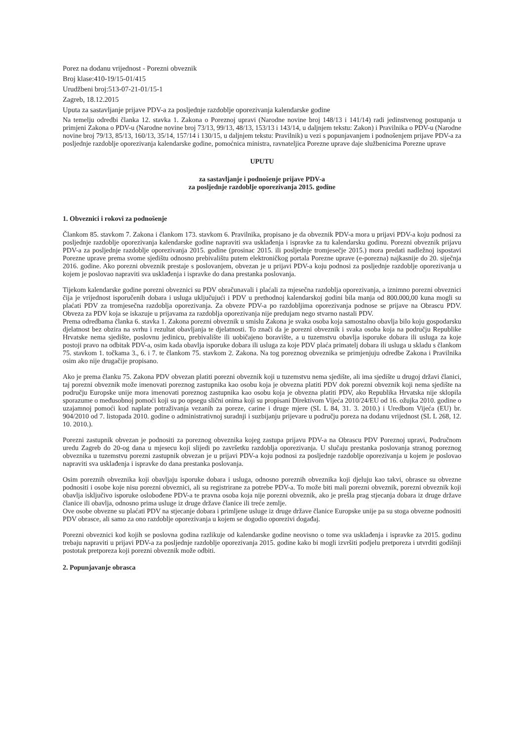Porez na dodanu vrijednost - Porezni obveznik
Broj klase:410-19/15-01/415
Urudžbeni broj:513-07-21-01/15-1
Zagreb, 18.12.2015
Uputa za sastavljanje prijave PDV-a za posljednje razdoblje oporezivanja kalendarske godine
Na temelju odredbi članka 12. stavka 1. Zakona o Poreznoj upravi (Narodne novine broj 148/13 i 141/14) radi jedinstvenog postupanja u primjeni Zakona o PDV-u (Narodne novine broj 73/13, 99/13, 48/13, 153/13 i 143/14, u daljnjem tekstu: Zakon) i Pravilnika o PDV-u (Narodne novine broj 79/13, 85/13, 160/13, 35/14, 157/14 i 130/15, u daljnjem tekstu: Pravilnik) u vezi s popunjavanjem i podnošenjem prijave PDV-a za posljednje razdoblje oporezivanja kalendarske godine, pomoćnica ministra, ravnateljica Porezne uprave daje službenicima Porezne uprave
UPUTU
za sastavljanje i podnošenje prijave PDV-a
za posljednje razdoblje oporezivanja 2015. godine
1. Obveznici i rokovi za podnošenje
Člankom 85. stavkom 7. Zakona i člankom 173. stavkom 6. Pravilnika, propisano je da obveznik PDV-a mora u prijavi PDV-a koju podnosi za posljednje razdoblje oporezivanja kalendarske godine napraviti sva usklađenja i ispravke za tu kalendarsku godinu. Porezni obveznik prijavu PDV-a za posljednje razdoblje oporezivanja 2015. godine (prosinac 2015. ili posljednje tromjesečje 2015.) mora predati nadležnoj ispostavi Porezne uprave prema svome sjedištu odnosno prebivalištu putem elektroničkog portala Porezne uprave (e-porezna) najkasnije do 20. siječnja 2016. godine. Ako porezni obveznik prestaje s poslovanjem, obvezan je u prijavi PDV-a koju podnosi za posljednje razdoblje oporezivanja u kojem je poslovao napraviti sva usklađenja i ispravke do dana prestanka poslovanja.
Tijekom kalendarske godine porezni obveznici su PDV obračunavali i plaćali za mjesečna razdoblja oporezivanja, a iznimno porezni obveznici čija je vrijednost isporučenih dobara i usluga uključujući i PDV u prethodnoj kalendarskoj godini bila manja od 800.000,00 kuna mogli su plaćati PDV za tromjesečna razdoblja oporezivanja. Za obveze PDV-a po razdobljima oporezivanja podnose se prijave na Obrascu PDV. Obveza za PDV koja se iskazuje u prijavama za razdoblja oporezivanja nije predujam nego stvarno nastali PDV.
Prema odredbama članka 6. stavka 1. Zakona porezni obveznik u smislu Zakona je svaka osoba koja samostalno obavlja bilo koju gospodarsku djelatnost bez obzira na svrhu i rezultat obavljanja te djelatnosti. To znači da je porezni obveznik i svaka osoba koja na području Republike Hrvatske nema sjedište, poslovnu jedinicu, prebivalište ili uobičajeno boravište, a u tuzemstvu obavlja isporuke dobara ili usluga za koje postoji pravo na odbitak PDV-a, osim kada obavlja isporuke dobara ili usluga za koje PDV plaća primatelj dobara ili usluga u skladu s člankom 75. stavkom 1. točkama 3., 6. i 7. te člankom 75. stavkom 2. Zakona. Na tog poreznog obveznika se primjenjuju odredbe Zakona i Pravilnika osim ako nije drugačije propisano.
Ako je prema članku 75. Zakona PDV obvezan platiti porezni obveznik koji u tuzemstvu nema sjedište, ali ima sjedište u drugoj državi članici, taj porezni obveznik može imenovati poreznog zastupnika kao osobu koja je obvezna platiti PDV dok porezni obveznik koji nema sjedište na području Europske unije mora imenovati poreznog zastupnika kao osobu koja je obvezna platiti PDV, ako Republika Hrvatska nije sklopila sporazume o međusobnoj pomoći koji su po opsegu slični onima koji su propisani Direktivom Vijeća 2010/24/EU od 16. ožujka 2010. godine o uzajamnoj pomoći kod naplate potraživanja vezanih za poreze, carine i druge mjere (SL L 84, 31. 3. 2010.) i Uredbom Vijeća (EU) br. 904/2010 od 7. listopada 2010. godine o administrativnoj suradnji i suzbijanju prijevare u području poreza na dodanu vrijednost (SL L 268, 12. 10. 2010.).
Porezni zastupnik obvezan je podnositi za poreznog obveznika kojeg zastupa prijavu PDV-a na Obrascu PDV Poreznoj upravi, Područnom uredu Zagreb do 20-og dana u mjesecu koji slijedi po završetku razdoblja oporezivanja. U slučaju prestanka poslovanja stranog poreznog obveznika u tuzemstvu porezni zastupnik obvezan je u prijavi PDV-a koju podnosi za posljednje razdoblje oporezivanja u kojem je poslovao napraviti sva usklađenja i ispravke do dana prestanka poslovanja.
Osim poreznih obveznika koji obavljaju isporuke dobara i usluga, odnosno poreznih obveznika koji djeluju kao takvi, obrasce su obvezne podnositi i osobe koje nisu porezni obveznici, ali su registrirane za potrebe PDV-a. To može biti mali porezni obveznik, porezni obveznik koji obavlja isključivo isporuke oslobođene PDV-a te pravna osoba koja nije porezni obveznik, ako je prešla prag stjecanja dobara iz druge države članice ili obavlja, odnosno prima usluge iz druge države članice ili treće zemlje.
Ove osobe obvezne su plaćati PDV na stjecanje dobara i primljene usluge iz druge države članice Europske unije pa su stoga obvezne podnositi PDV obrasce, ali samo za ono razdoblje oporezivanja u kojem se dogodio oporezivi događaj.
Porezni obveznici kod kojih se poslovna godina razlikuje od kalendarske godine neovisno o tome sva usklađenja i ispravke za 2015. godinu trebaju napraviti u prijavi PDV-a za posljednje razdoblje oporezivanja 2015. godine kako bi mogli izvršiti podjelu pretporeza i utvrditi godišnji postotak pretporeza koji porezni obveznik može odbiti.
2. Popunjavanje obrasca